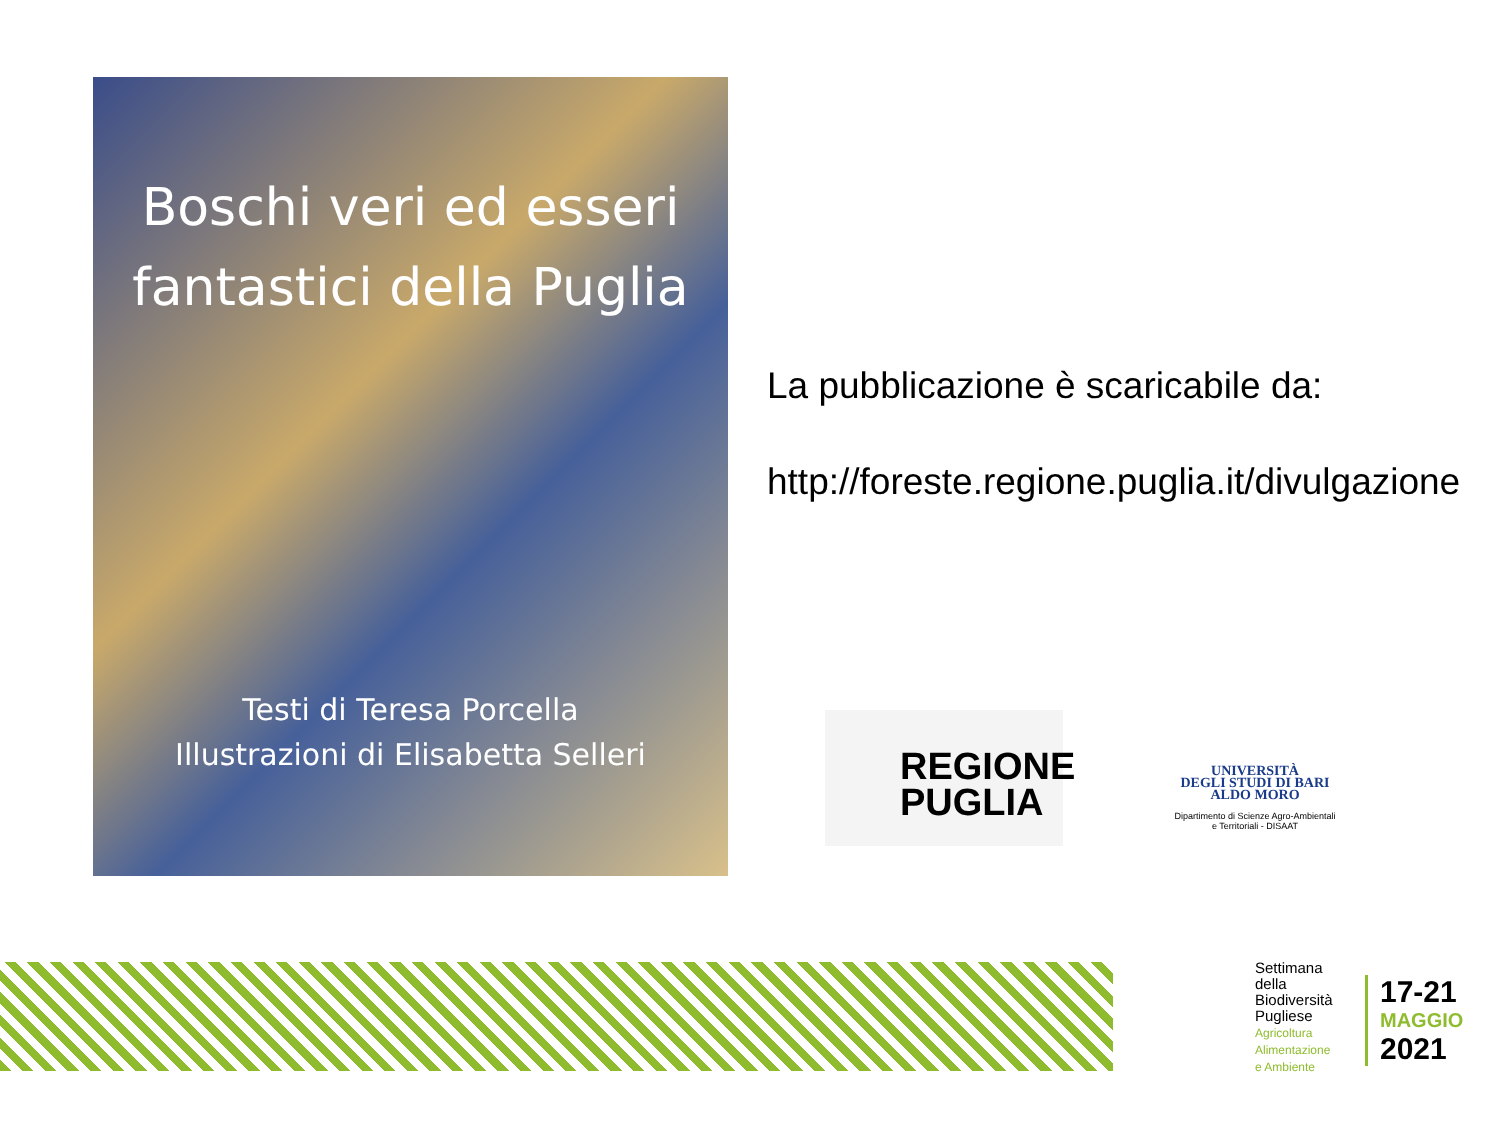Boschi veri ed esseri fantastici della Puglia
Testi di Teresa Porcella
Illustrazioni di Elisabetta Selleri
La pubblicazione è scaricabile da:
http://foreste.regione.puglia.it/divulgazione
REGIONE
PUGLIA
UNIVERSITÀ
DEGLI STUDI DI BARI
ALDO MORO
Dipartimento di Scienze Agro-Ambientali
e Territoriali - DISAAT
Settimana
della
Biodiversità
Pugliese
Agricoltura
Alimentazione
e Ambiente
17-21
MAGGIO
2021